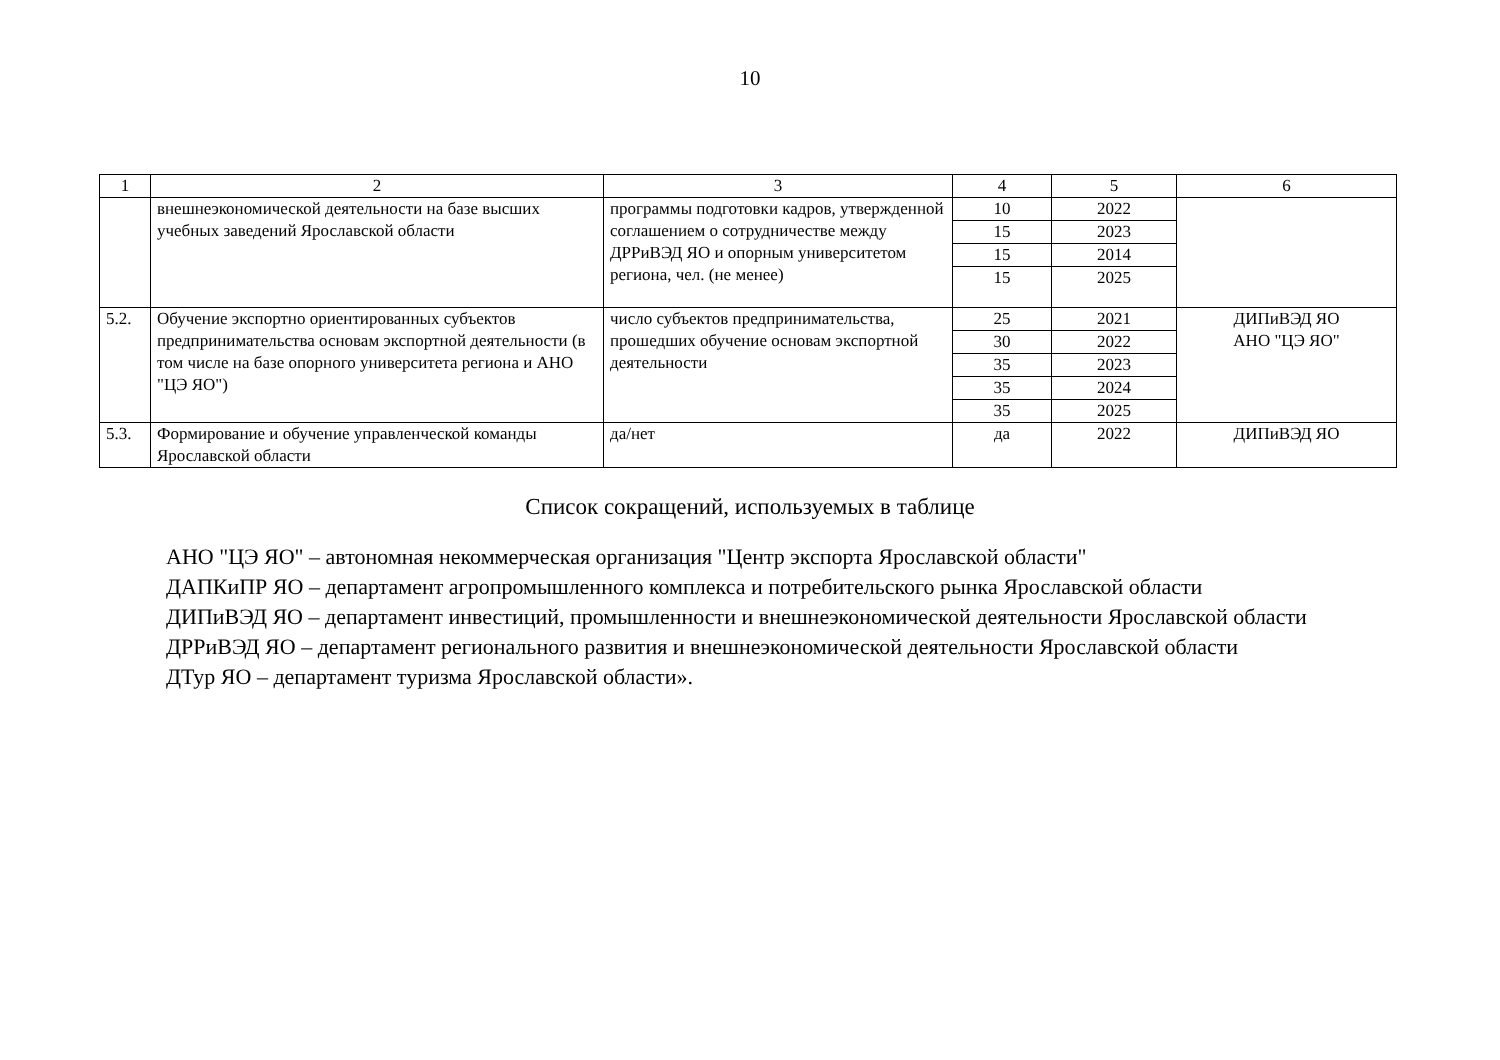10
| 1 | 2 | 3 | 4 | 5 | 6 |
| --- | --- | --- | --- | --- | --- |
| | внешнеэкономической деятельности на базе высших учебных заведений Ярославской области | программы подготовки кадров, утвержденной соглашением о сотрудничестве между ДРРиВЭД ЯО и опорным университетом региона, чел. (не менее) | 10 | 2022 | |
| | | | 15 | 2023 | |
| | | | 15 | 2014 | |
| | | | 15 | 2025 | |
| 5.2. | Обучение экспортно ориентированных субъектов предпринимательства основам экспортной деятельности (в том числе на базе опорного университета региона и АНО "ЦЭ ЯО") | число субъектов предпринимательства, прошедших обучение основам экспортной деятельности | 25 | 2021 | ДИПиВЭД ЯО АНО "ЦЭ ЯО" |
| | | | 30 | 2022 | |
| | | | 35 | 2023 | |
| | | | 35 | 2024 | |
| | | | 35 | 2025 | |
| 5.3. | Формирование и обучение управленческой команды Ярославской области | да/нет | да | 2022 | ДИПиВЭД ЯО |
Список сокращений, используемых в таблице
АНО "ЦЭ ЯО" – автономная некоммерческая организация "Центр экспорта Ярославской области"
ДАПКиПР ЯО – департамент агропромышленного комплекса и потребительского рынка Ярославской области
ДИПиВЭД ЯО – департамент инвестиций, промышленности и внешнеэкономической деятельности Ярославской области
ДРРиВЭД ЯО – департамент регионального развития и внешнеэкономической деятельности Ярославской области
ДТур ЯО – департамент туризма Ярославской области».